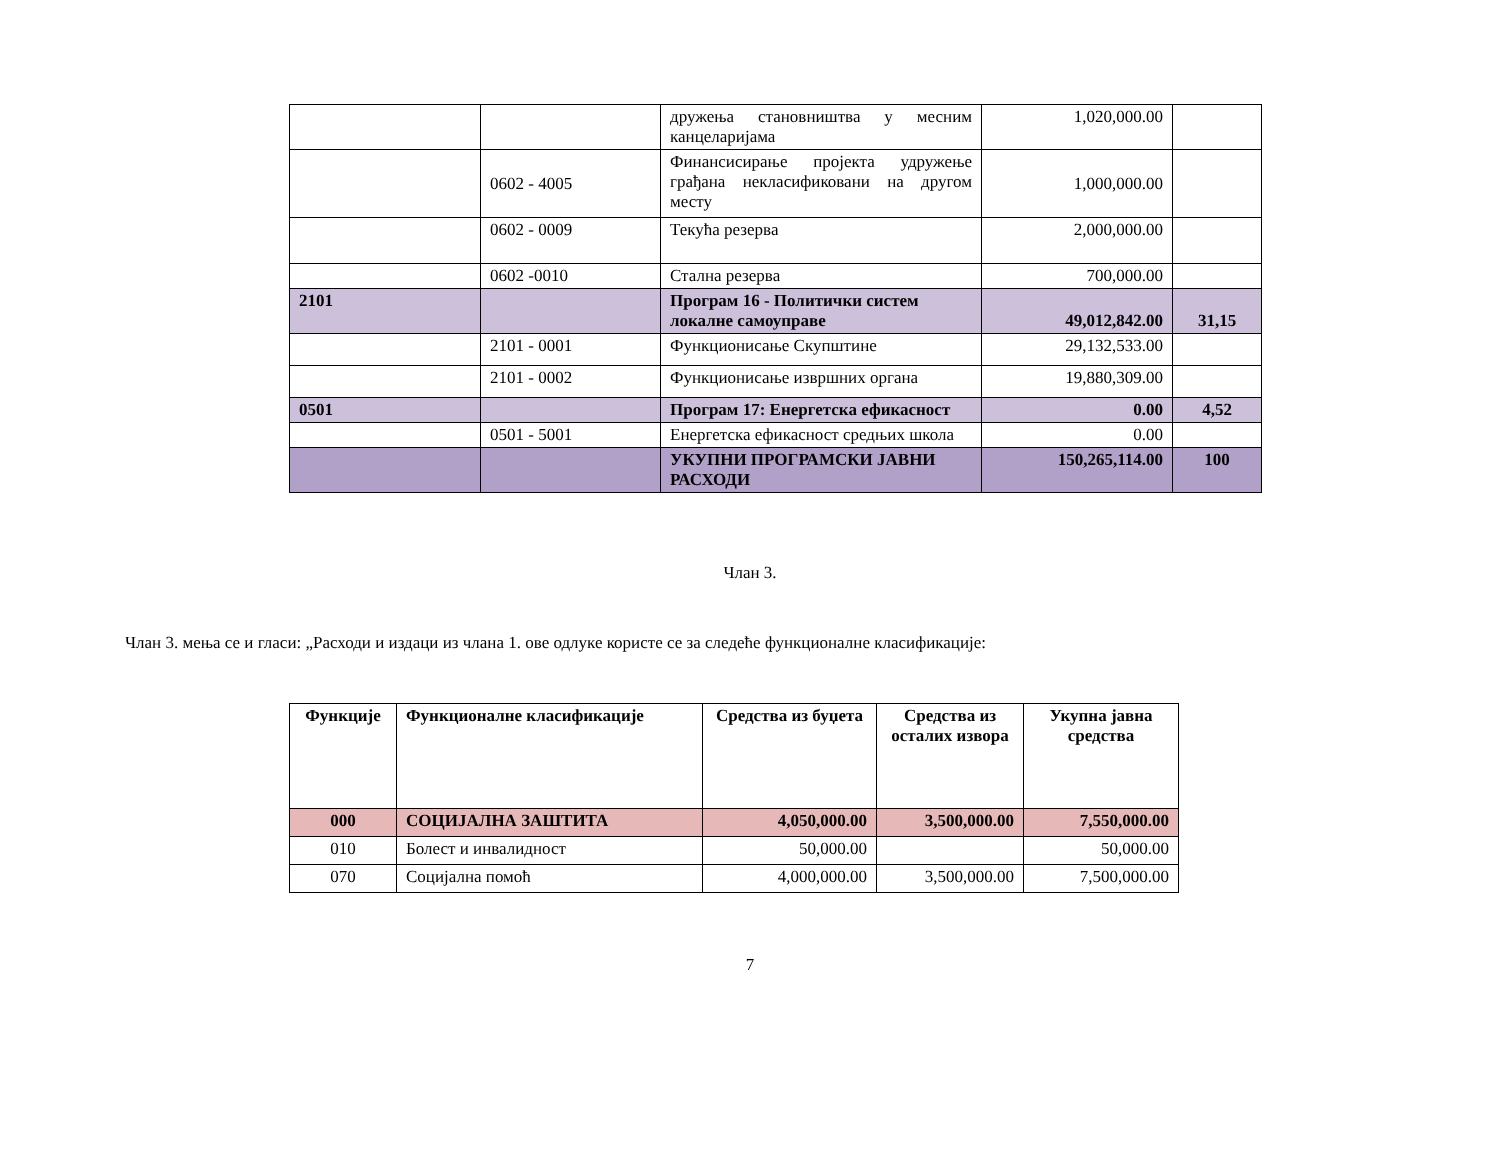| | | дружења становништва у месним канцеларијама | 1,020,000.00 | |
| | 0602 - 4005 | Финансисирање пројекта удружење грађана некласификовани на другом месту | 1,000,000.00 | |
| | 0602 - 0009 | Текућа резерва | 2,000,000.00 | |
| | 0602 -0010 | Стална резерва | 700,000.00 | |
| 2101 | | Програм 16 - Политички систем локалне самоуправе | 49,012,842.00 | 31,15 |
| | 2101 - 0001 | Функционисање Скупштине | 29,132,533.00 | |
| | 2101 - 0002 | Функционисање извршних органа | 19,880,309.00 | |
| 0501 | | Програм 17: Енергетска ефикасност | 0.00 | 4,52 |
| | 0501 - 5001 | Енергетска ефикасност средњих школа | 0.00 | |
| | | УКУПНИ ПРОГРАМСКИ ЈАВНИ РАСХОДИ | 150,265,114.00 | 100 |
Члан 3.
Члан 3. мења се и гласи: „Расходи и издаци из члана 1. ове одлуке користе се за следеће функционалне класификације:
| Функције | Функционалне класификације | Средства из буџета | Средства из осталих извора | Укупна јавна средства |
| --- | --- | --- | --- | --- |
| 000 | СОЦИЈАЛНА ЗАШТИТА | 4,050,000.00 | 3,500,000.00 | 7,550,000.00 |
| 010 | Болест и инвалидност | 50,000.00 | | 50,000.00 |
| 070 | Социјална помоћ | 4,000,000.00 | 3,500,000.00 | 7,500,000.00 |
7